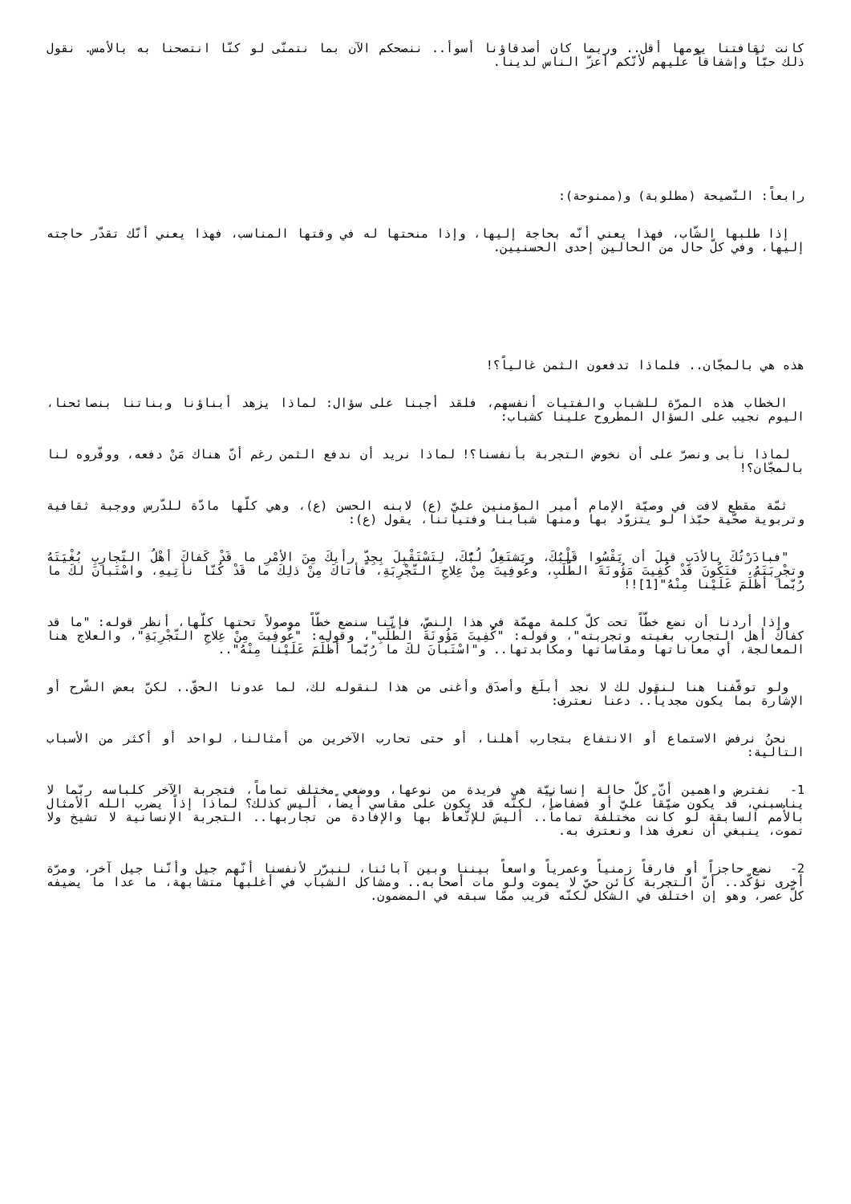كانت ثقافتنا يومها أقل.. وربما كان أصدقاؤنا أسوأ.. ننصحكم الآن بما نتمنّى لو كنّا انتصحنا به بالأمس. نقول ذلك حبّاً وإشفاقاً عليهم لأنّكم أعزّ الناس لدينا.
رابعاً: النّصيحة (مطلوبة) و(ممنوحة):
إذا طلبها الشّاب، فهذا يعني أنّه بحاجة إليها، وإذا منحتها له في وقتها المناسب، فهذا يعني أنّك تقدّر حاجته إليها، وفي كلّ حال من الحالين إحدى الحسنيين.
هذه هي بالمجّان.. فلماذا تدفعون الثمن غالياً؟!
الخطاب هذه المرّة للشباب والفتيات أنفسهم، فلقد أجبنا على سؤال: لماذا يزهد أبناؤنا وبناتنا بنصائحنا، اليوم نجيب على السؤال المطروح علينا كشباب:
لماذا نأبى ونصرّ على أن نخوض التجربة بأنفسنا؟! لماذا نريد أن ندفع الثمن رغم أنّ هناك مَنْ دفعه، ووفّروه لنا بالمجّان؟!
ثمّة مقطع لافت في وصيّة الإمام أمير المؤمنين عليّ (ع) لابنه الحسن (ع)، وهي كلّها مادّة للدّرس ووجبة ثقافية وتربوية صحّية حبّذا لو يتزوّد بها ومنها شبابنا وفتياتنا، يقول (ع):
"فبادَرْتُكَ بالأدَبِ قبلَ أن يَقْسُوا قَلْبُكَ، ويَشتَغِلُ لُبُّكَ، لِتَسْتَقْبِلَ بِجِدٍّ رأيكَ مِنَ الأمْرِ ما قَدْ كَفاكَ أهْلُ التّجارِبِ بُغْيَتَهُ وتجْرِبَتَهُ، فتَكُونَ قَدْ كُفِيتَ مَؤُونَةَ الطَّلَبِ، وعُوفِيتَ مِنْ عِلاجِ التّجْرِبَةِ، فأتاكَ مِنْ ذلِكَ ما قَدْ كُنّا نأتِيهِ، واسْتَبانَ لكَ ما رُبّما أظْلَمَ عَلَيْنا مِنْهُ"[1]!!
وإذا أردنا أن نضع خطّاً تحت كلّ كلمة مهمّة في هذا النصّ، فإنّنا سنضع خطّاً موصولاً تحتها كلّها، أنظر قوله: "ما قد كفاكَ أهل التجارب بغيته وتجربته"، وقوله: "كُفِيتَ مَؤُونَةَ الطّلَبِ"، وقوله: "عُوفِيتَ مِنْ عِلاجِ التّجْرِبَةِ"، والعلاج هنا المعالجة، أي معاناتها ومقاساتها ومكابدتها.. و"اسْتَبانَ لكَ ما رُبّما أظْلَمَ عَلَيْنا مِنْهُ"..
ولو توقّفنا هنا لنقول لك لا نجد أبلَغ وأصدَق وأغنى من هذا لنقوله لك، لما عدونا الحقّ.. لكنّ بعض الشّرح أو الإشارة بما يكون مجدياً.. دعنا نعترف:
نحنُ نرفض الاستماع أو الانتفاع بتجارب أهلنا، أو حتى تحارب الآخرين من أمثالنا، لواحد أو أكثر من الأسباب التالية:
1- نفترض واهمين أنّ كلّ حالة إنسانيّة هي فريدة من نوعها، ووضعي مختلف تماماً، فتجربة الآخر كلباسه ربّما لا يناسبني، قد يكون ضيّقاً عليّ أو فضفاضاً، لكنّه قد يكون على مقاسي أيضاً، أليس كذلك؟ لماذا إذاً يضرب الله الأمثال بالأُمم السابقة لو كانت مختلفة تماماً.. أليسَ للإتّعاظ بها والإفادة من تجاربها.. التجربة الإنسانية لا تشيخ ولا تموت، ينبغي أن نعرف هذا ونعترف به.
2- نضع حاجزاً أو فارقاً زمنياً وعمرياً واسعاً بيننا وبين آبائنا، لنبرّر لأنفسنا أنّهم جيل وأنّنا جيل آخر، ومرّة أخرى نؤكّد.. أنّ التجربة كائن حيّ لا يموت ولو مات أصحابه.. ومشاكل الشباب في أغلبها متشابهة، ما عدا ما يضيفه كلّ عصر، وهو إن اختلف في الشكل لكنّه قريب ممّا سبقه في المضمون.